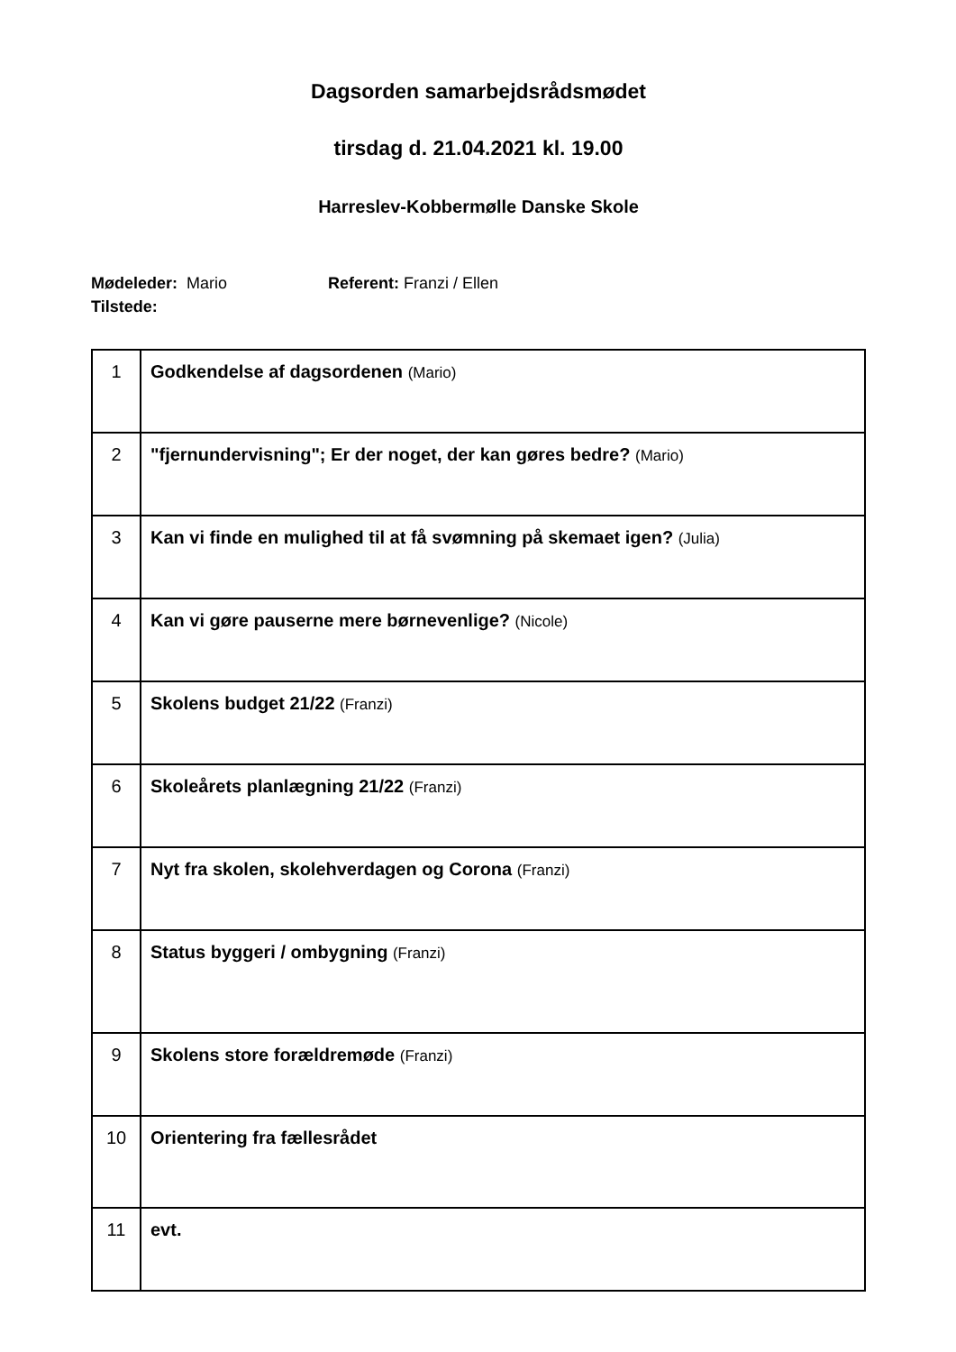Dagsorden samarbejdsrådsmødet
tirsdag d. 21.04.2021 kl. 19.00
Harreslev-Kobbermølle Danske Skole
Mødeleder: Mario Referent: Franzi / Ellen
Tilstede:
| 1 | Godkendelse af dagsordenen (Mario) |
| 2 | "fjernundervisning"; Er der noget, der kan gøres bedre? (Mario) |
| 3 | Kan vi finde en mulighed til at få svømning på skemaet igen? (Julia) |
| 4 | Kan vi gøre pauserne mere børnevenlige? (Nicole) |
| 5 | Skolens budget 21/22 (Franzi) |
| 6 | Skoleårets planlægning 21/22 (Franzi) |
| 7 | Nyt fra skolen, skolehverdagen og Corona (Franzi) |
| 8 | Status byggeri / ombygning (Franzi) |
| 9 | Skolens store forældremøde (Franzi) |
| 10 | Orientering fra fællesrådet |
| 11 | evt. |